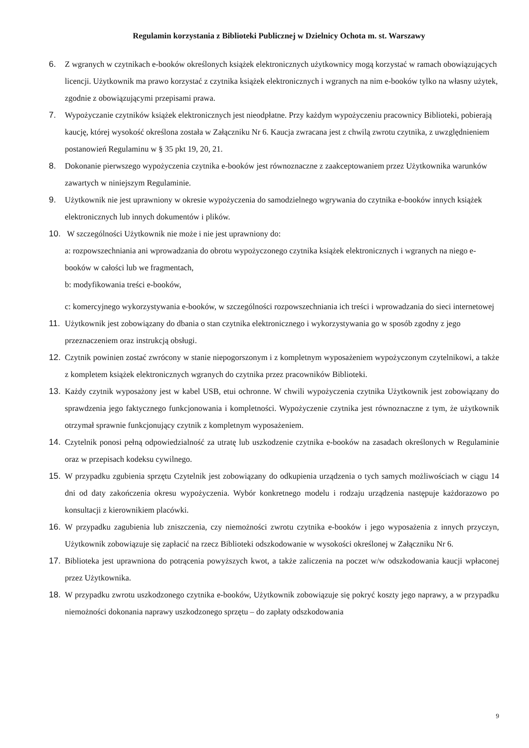Regulamin korzystania z Biblioteki Publicznej w Dzielnicy Ochota m. st. Warszawy
6. Z wgranych w czytnikach e-booków określonych książek elektronicznych użytkownicy mogą korzystać w ramach obowiązujących licencji. Użytkownik ma prawo korzystać z czytnika książek elektronicznych i wgranych na nim e-booków tylko na własny użytek, zgodnie z obowiązującymi przepisami prawa.
7. Wypożyczanie czytników książek elektronicznych jest nieodpłatne. Przy każdym wypożyczeniu pracownicy Biblioteki, pobierają kaucję, której wysokość określona została w Załączniku Nr 6. Kaucja zwracana jest z chwilą zwrotu czytnika, z uwzględnieniem postanowień Regulaminu w § 35 pkt 19, 20, 21.
8. Dokonanie pierwszego wypożyczenia czytnika e-booków jest równoznaczne z zaakceptowaniem przez Użytkownika warunków zawartych w niniejszym Regulaminie.
9. Użytkownik nie jest uprawniony w okresie wypożyczenia do samodzielnego wgrywania do czytnika e-booków innych książek elektronicznych lub innych dokumentów i plików.
10. W szczególności Użytkownik nie może i nie jest uprawniony do:
a: rozpowszechniania ani wprowadzania do obrotu wypożyczonego czytnika książek elektronicznych i wgranych na niego e-booków w całości lub we fragmentach,
b: modyfikowania treści e-booków,
c: komercyjnego wykorzystywania e-booków, w szczególności rozpowszechniania ich treści i wprowadzania do sieci internetowej
11. Użytkownik jest zobowiązany do dbania o stan czytnika elektronicznego i wykorzystywania go w sposób zgodny z jego przeznaczeniem oraz instrukcją obsługi.
12. Czytnik powinien zostać zwrócony w stanie niepogorszonym i z kompletnym wyposażeniem wypożyczonym czytelnikowi, a także z kompletem książek elektronicznych wgranych do czytnika przez pracowników Biblioteki.
13. Każdy czytnik wyposażony jest w kabel USB, etui ochronne. W chwili wypożyczenia czytnika Użytkownik jest zobowiązany do sprawdzenia jego faktycznego funkcjonowania i kompletności. Wypożyczenie czytnika jest równoznaczne z tym, że użytkownik otrzymał sprawnie funkcjonujący czytnik z kompletnym wyposażeniem.
14. Czytelnik ponosi pełną odpowiedzialność za utratę lub uszkodzenie czytnika e-booków na zasadach określonych w Regulaminie oraz w przepisach kodeksu cywilnego.
15. W przypadku zgubienia sprzętu Czytelnik jest zobowiązany do odkupienia urządzenia o tych samych możliwościach w ciągu 14 dni od daty zakończenia okresu wypożyczenia. Wybór konkretnego modelu i rodzaju urządzenia następuje każdorazowo po konsultacji z kierownikiem placówki.
16. W przypadku zagubienia lub zniszczenia, czy niemożności zwrotu czytnika e-booków i jego wyposażenia z innych przyczyn, Użytkownik zobowiązuje się zapłacić na rzecz Biblioteki odszkodowanie w wysokości określonej w Załączniku Nr 6.
17. Biblioteka jest uprawniona do potrącenia powyższych kwot, a także zaliczenia na poczet w/w odszkodowania kaucji wpłaconej przez Użytkownika.
18. W przypadku zwrotu uszkodzonego czytnika e-booków, Użytkownik zobowiązuje się pokryć koszty jego naprawy, a w przypadku niemożności dokonania naprawy uszkodzonego sprzętu – do zapłaty odszkodowania
9